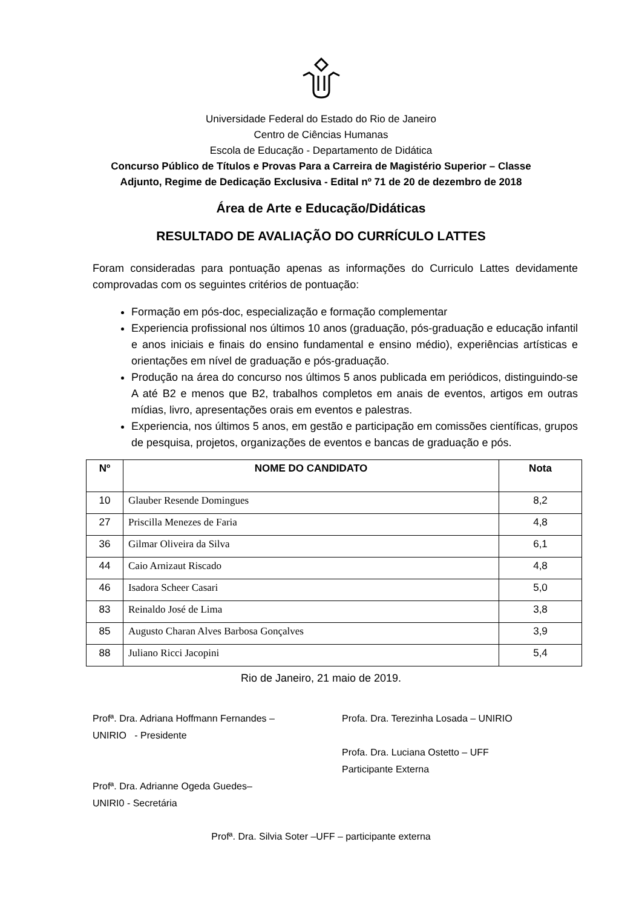Universidade Federal do Estado do Rio de Janeiro
Centro de Ciências Humanas
Escola de Educação - Departamento de Didática
Concurso Público de Títulos e Provas Para a Carreira de Magistério Superior – Classe
Adjunto, Regime de Dedicação Exclusiva - Edital nº 71 de 20 de dezembro de 2018
Área de Arte e Educação/Didáticas
RESULTADO DE AVALIAÇÃO DO CURRÍCULO LATTES
Foram consideradas para pontuação apenas as informações do Curriculo Lattes devidamente comprovadas com os seguintes critérios de pontuação:
Formação em pós-doc, especialização e formação complementar
Experiencia profissional nos últimos 10 anos (graduação, pós-graduação e educação infantil e anos iniciais e finais do ensino fundamental e ensino médio), experiências artísticas e orientações em nível de graduação e pós-graduação.
Produção na área do concurso nos últimos 5 anos publicada em periódicos, distinguindo-se A até B2 e menos que B2, trabalhos completos em anais de eventos, artigos em outras mídias, livro, apresentações orais em eventos e palestras.
Experiencia, nos últimos 5 anos, em gestão e participação em comissões científicas, grupos de pesquisa, projetos, organizações de eventos e bancas de graduação e pós.
| Nº | NOME DO CANDIDATO | Nota |
| --- | --- | --- |
| 10 | Glauber Resende Domingues | 8,2 |
| 27 | Priscilla Menezes de Faria | 4,8 |
| 36 | Gilmar Oliveira da Silva | 6,1 |
| 44 | Caio Arnizaut Riscado | 4,8 |
| 46 | Isadora Scheer Casari | 5,0 |
| 83 | Reinaldo José de Lima | 3,8 |
| 85 | Augusto Charan Alves Barbosa Gonçalves | 3,9 |
| 88 | Juliano Ricci Jacopini | 5,4 |
Rio de Janeiro, 21 maio de 2019.
Profª. Dra. Adriana Hoffmann Fernandes –
UNIRIO - Presidente
Profª. Dra. Adrianne Ogeda Guedes–
UNIRI0 - Secretária
Profa. Dra. Terezinha Losada – UNIRIO
Profa. Dra. Luciana Ostetto – UFF
Participante Externa
Profª. Dra. Silvia Soter –UFF – participante externa